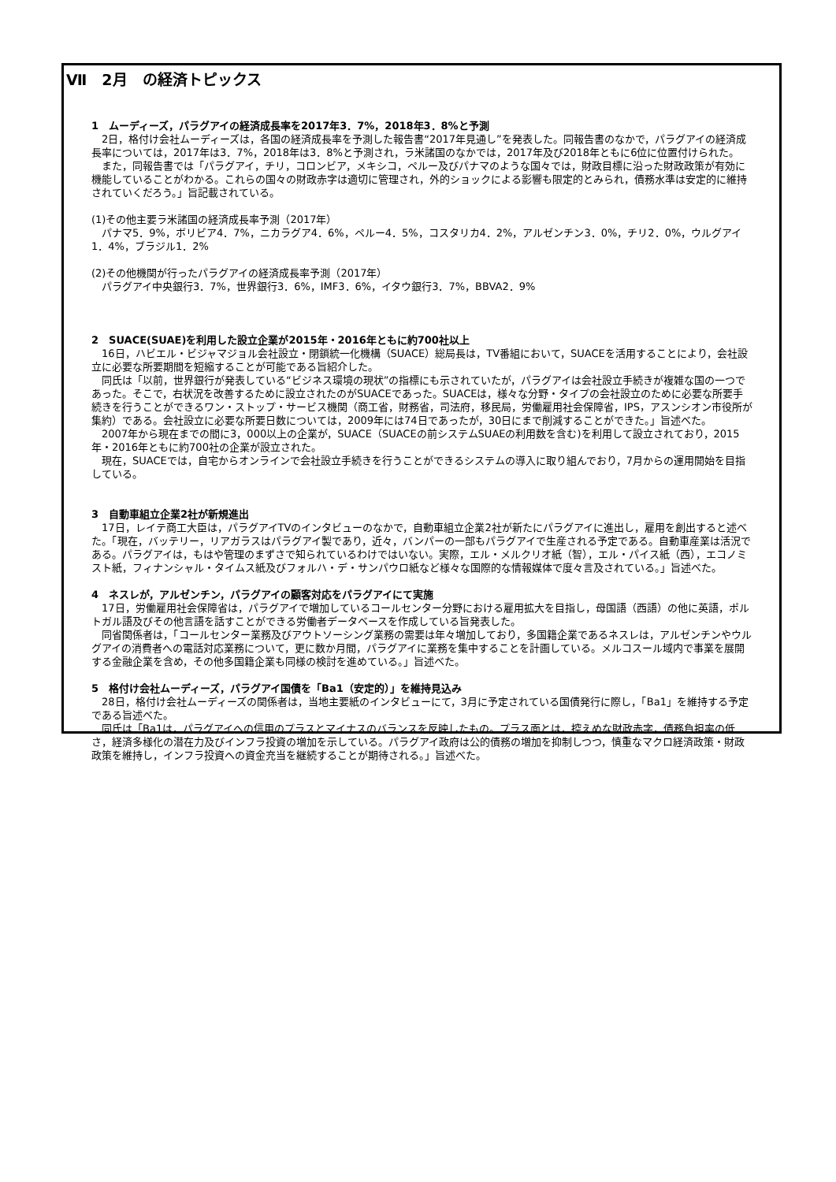Ⅶ　2月　の経済トピックス
1　ムーディーズ，パラグアイの経済成長率を2017年3．7%，2018年3．8%と予測
　2日，格付け会社ムーディーズは，各国の経済成長率を予測した報告書“2017年見通し”を発表した。同報告書のなかで，パラグアイの経済成長率については，2017年は3．7%，2018年は3．8%と予測され，ラ米諸国のなかでは，2017年及び2018年ともに6位に位置付けられた。
　また，同報告書では「パラグアイ，チリ，コロンビア，メキシコ，ペルー及びパナマのような国々では，財政目標に沿った財政政策が有効に機能していることがわかる。これらの国々の財政赤字は適切に管理され，外的ショックによる影響も限定的とみられ，債務水準は安定的に維持されていくだろう。」旨記載されている。
(1)その他主要ラ米諸国の経済成長率予測（2017年）
　パナマ5．9%，ボリビア4．7%，ニカラグア4．6%，ペルー4．5%，コスタリカ4．2%，アルゼンチン3．0%，チリ2．0%，ウルグアイ1．4%，ブラジル1．2%
(2)その他機関が行ったパラグアイの経済成長率予測（2017年）
　パラグアイ中央銀行3．7%，世界銀行3．6%，IMF3．6%，イタウ銀行3．7%，BBVA2．9%
2　SUACE(SUAE)を利用した設立企業が2015年・2016年ともに約700社以上
　16日，ハビエル・ビジャマジョル会社設立・閉鎖統一化機構（SUACE）総局長は，TV番組において，SUACEを活用することにより，会社設立に必要な所要期間を短縮することが可能である旨紹介した。
　同氏は「以前，世界銀行が発表している“ビジネス環境の現状”の指標にも示されていたが，パラグアイは会社設立手続きが複雑な国の一つであった。そこで，右状況を改善するために設立されたのがSUACEであった。SUACEは，様々な分野・タイプの会社設立のために必要な所要手続きを行うことができるワン・ストップ・サービス機関（商工省，財務省，司法府，移民局，労働雇用社会保障省，IPS，アスンシオン市役所が集約）である。会社設立に必要な所要日数については，2009年には74日であったが，30日にまで削減することができた。」旨述べた。
　2007年から現在までの間に3，000以上の企業が，SUACE（SUACEの前システムSUAEの利用数を含む)を利用して設立されており，2015年・2016年ともに約700社の企業が設立された。
　現在，SUACEでは，自宅からオンラインで会社設立手続きを行うことができるシステムの導入に取り組んでおり，7月からの運用開始を目指している。
3　自動車組立企業2社が新規進出
　17日，レイテ商工大臣は，パラグアイTVのインタビューのなかで，自動車組立企業2社が新たにパラグアイに進出し，雇用を創出すると述べた。「現在，バッテリー，リアガラスはパラグアイ製であり，近々，バンパーの一部もパラグアイで生産される予定である。自動車産業は活況である。パラグアイは，もはや管理のまずさで知られているわけではいない。実際，エル・メルクリオ紙（智），エル・パイス紙（西），エコノミスト紙，フィナンシャル・タイムス紙及びフォルハ・デ・サンパウロ紙など様々な国際的な情報媒体で度々言及されている。」旨述べた。
4　ネスレが，アルゼンチン，パラグアイの顧客対応をパラグアイにて実施
　17日，労働雇用社会保障省は，パラグアイで増加しているコールセンター分野における雇用拡大を目指し，母国語（西語）の他に英語，ポルトガル語及びその他言語を話すことができる労働者データベースを作成している旨発表した。
　同省関係者は，「コールセンター業務及びアウトソーシング業務の需要は年々増加しており，多国籍企業であるネスレは，アルゼンチンやウルグアイの消費者への電話対応業務について，更に数か月間，パラグアイに業務を集中することを計画している。メルコスール域内で事業を展開する金融企業を含め，その他多国籍企業も同様の検討を進めている。」旨述べた。
5　格付け会社ムーディーズ，パラグアイ国債を「Ba1（安定的）」を維持見込み
　28日，格付け会社ムーディーズの関係者は，当地主要紙のインタビューにて，3月に予定されている国債発行に際し，「Ba1」を維持する予定である旨述べた。
　同氏は「Ba1は，パラグアイへの信用のプラスとマイナスのバランスを反映したもの。プラス面とは，控えめな財政赤字，債務負担率の低さ，経済多様化の潜在力及びインフラ投資の増加を示している。パラグアイ政府は公的債務の増加を抑制しつつ，慎重なマクロ経済政策・財政政策を維持し，インフラ投資への資金充当を継続することが期待される。」旨述べた。